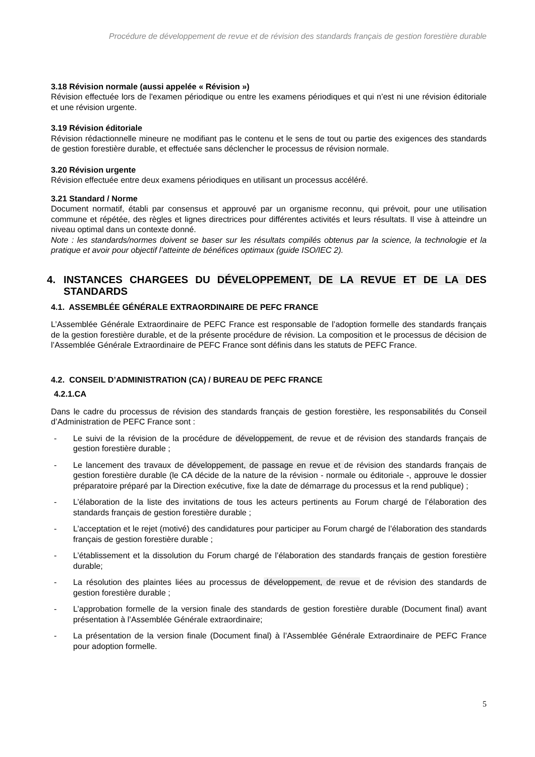Procédure de développement de revue et de révision des standards français de gestion forestière durable
3.18 Révision normale (aussi appelée « Révision »)
Révision effectuée lors de l'examen périodique ou entre les examens périodiques et qui n’est ni une révision éditoriale et une révision urgente.
3.19 Révision éditoriale
Révision rédactionnelle mineure ne modifiant pas le contenu et le sens de tout ou partie des exigences des standards de gestion forestière durable, et effectuée sans déclencher le processus de révision normale.
3.20 Révision urgente
Révision effectuée entre deux examens périodiques en utilisant un processus accéléré.
3.21 Standard / Norme
Document normatif, établi par consensus et approuvé par un organisme reconnu, qui prévoit, pour une utilisation commune et répétée, des règles et lignes directrices pour différentes activités et leurs résultats. Il vise à atteindre un niveau optimal dans un contexte donné.
Note : les standards/normes doivent se baser sur les résultats compilés obtenus par la science, la technologie et la pratique et avoir pour objectif l’atteinte de bénéfices optimaux (guide ISO/IEC 2).
4. INSTANCES CHARGEES DU DÉVELOPPEMENT, DE LA REVUE ET DE LA DES STANDARDS
4.1. ASSEMBLÉE GÉNÉRALE EXTRAORDINAIRE DE PEFC FRANCE
L’Assemblée Générale Extraordinaire de PEFC France est responsable de l’adoption formelle des standards français de la gestion forestière durable, et de la présente procédure de révision. La composition et le processus de décision de l’Assemblée Générale Extraordinaire de PEFC France sont définis dans les statuts de PEFC France.
4.2. CONSEIL D’ADMINISTRATION (CA) / BUREAU DE PEFC FRANCE
4.2.1.CA
Dans le cadre du processus de révision des standards français de gestion forestière, les responsabilités du Conseil d’Administration de PEFC France sont :
- Le suivi de la révision de la procédure de développement, de revue et de révision des standards français de gestion forestière durable ;
- Le lancement des travaux de développement, de passage en revue et de révision des standards français de gestion forestière durable (le CA décide de la nature de la révision - normale ou éditoriale -, approuve le dossier préparatoire préparé par la Direction exécutive, fixe la date de démarrage du processus et la rend publique) ;
- L’élaboration de la liste des invitations de tous les acteurs pertinents au Forum chargé de l’élaboration des standards français de gestion forestière durable ;
- L’acceptation et le rejet (motivé) des candidatures pour participer au Forum chargé de l’élaboration des standards français de gestion forestière durable ;
- L’établissement et la dissolution du Forum chargé de l’élaboration des standards français de gestion forestière durable;
- La résolution des plaintes liées au processus de développement, de revue et de révision des standards de gestion forestière durable ;
- L’approbation formelle de la version finale des standards de gestion forestière durable (Document final) avant présentation à l’Assemblée Générale extraordinaire;
- La présentation de la version finale (Document final) à l’Assemblée Générale Extraordinaire de PEFC France pour adoption formelle.
5